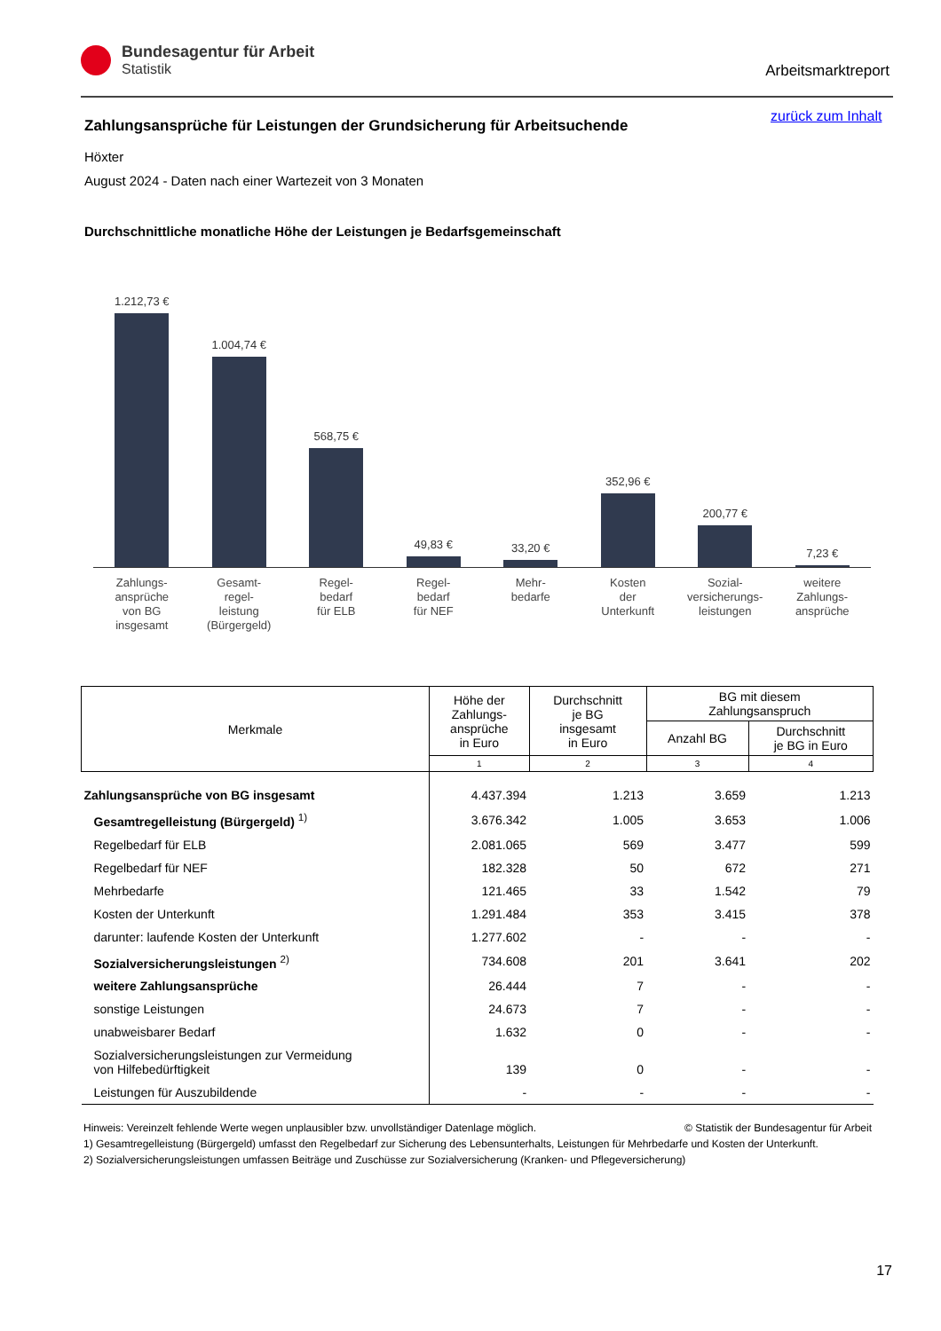Bundesagentur für Arbeit
Statistik
Arbeitsmarktreport
zurück zum Inhalt
Zahlungsansprüche für Leistungen der Grundsicherung für Arbeitsuchende
Höxter
August 2024 - Daten nach einer Wartezeit von 3 Monaten
Durchschnittliche monatliche Höhe der Leistungen je Bedarfsgemeinschaft
1.212,73 €
1.004,74 €
568,75 €
49,83 €
33,20 €
352,96 €
200,77 €
7,23 €
Zahlungs-
ansprüche
von BG
insgesamt
Gesamt-
regel-
leistung
(Bürgergeld)
Regel-
bedarf
für ELB
Regel-
bedarf
für NEF
Mehr-
bedarfe
Kosten
der
Unterkunft
Sozial-
versicherungs-
leistungen
weitere
Zahlungs-
ansprüche
| Merkmale | Höhe der Zahlungs- ansprüche in Euro | Durchschnitt je BG insgesamt in Euro | BG mit diesem Zahlungsanspruch | |
| --- | --- | --- | --- | --- |
| | | | Anzahl BG | Durchschnitt je BG in Euro |
| | 1 | 2 | 3 | 4 |
| Zahlungsansprüche von BG insgesamt | 4.437.394 | 1.213 | 3.659 | 1.213 |
| Gesamtregelleistung (Bürgergeld) <sup>1)</sup> | 3.676.342 | 1.005 | 3.653 | 1.006 |
| Regelbedarf für ELB | 2.081.065 | 569 | 3.477 | 599 |
| Regelbedarf für NEF | 182.328 | 50 | 672 | 271 |
| Mehrbedarfe | 121.465 | 33 | 1.542 | 79 |
| Kosten der Unterkunft | 1.291.484 | 353 | 3.415 | 378 |
| darunter: laufende Kosten der Unterkunft | 1.277.602 | - | - | - |
| Sozialversicherungsleistungen <sup>2)</sup> | 734.608 | 201 | 3.641 | 202 |
| weitere Zahlungsansprüche | 26.444 | 7 | - | - |
| sonstige Leistungen | 24.673 | 7 | - | - |
| unabweisbarer Bedarf | 1.632 | 0 | - | - |
| Sozialversicherungsleistungen zur Vermeidung von Hilfebedürftigkeit | 139 | 0 | - | - |
| Leistungen für Auszubildende | - | - | - | - |
Hinweis: Vereinzelt fehlende Werte wegen unplausibler bzw. unvollständiger Datenlage möglich. © Statistik der Bundesagentur für Arbeit
1) Gesamtregelleistung (Bürgergeld) umfasst den Regelbedarf zur Sicherung des Lebensunterhalts, Leistungen für Mehrbedarfe und Kosten der Unterkunft.
2) Sozialversicherungsleistungen umfassen Beiträge und Zuschüsse zur Sozialversicherung (Kranken- und Pflegeversicherung)
17